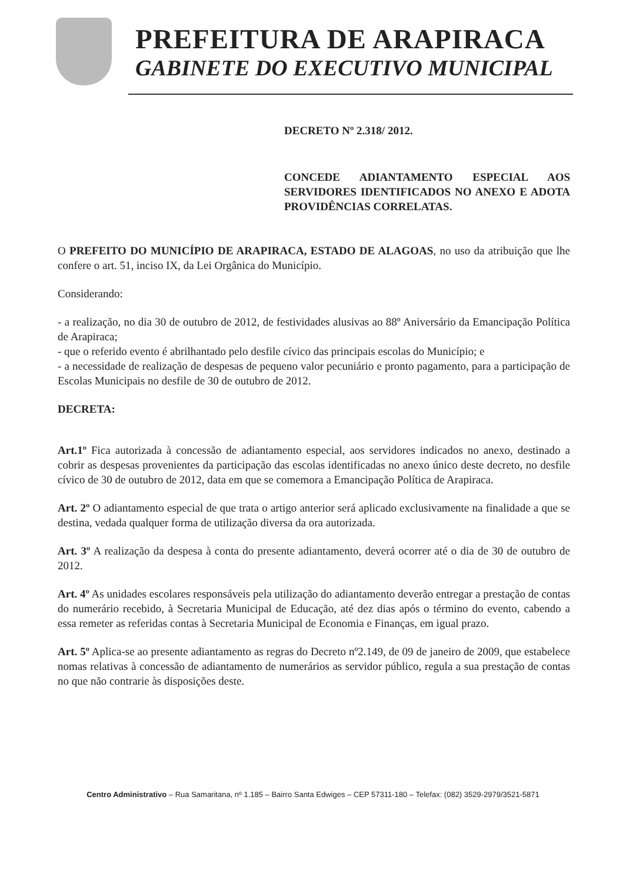PREFEITURA DE ARAPIRACA
GABINETE DO EXECUTIVO MUNICIPAL
DECRETO Nº 2.318/ 2012.
CONCEDE ADIANTAMENTO ESPECIAL AOS SERVIDORES IDENTIFICADOS NO ANEXO E ADOTA PROVIDÊNCIAS CORRELATAS.
O PREFEITO DO MUNICÍPIO DE ARAPIRACA, ESTADO DE ALAGOAS, no uso da atribuição que lhe confere o art. 51, inciso IX, da Lei Orgânica do Município.
Considerando:
- a realização, no dia 30 de outubro de 2012, de festividades alusivas ao 88º Aniversário da Emancipação Política de Arapiraca;
- que o referido evento é abrilhantado pelo desfile cívico das principais escolas do Município; e
- a necessidade de realização de despesas de pequeno valor pecuniário e pronto pagamento, para a participação de Escolas Municipais no desfile de 30 de outubro de 2012.
DECRETA:
Art.1º Fica autorizada à concessão de adiantamento especial, aos servidores indicados no anexo, destinado a cobrir as despesas provenientes da participação das escolas identificadas no anexo único deste decreto, no desfile cívico de 30 de outubro de 2012, data em que se comemora a Emancipação Política de Arapiraca.
Art. 2º O adiantamento especial de que trata o artigo anterior será aplicado exclusivamente na finalidade a que se destina, vedada qualquer forma de utilização diversa da ora autorizada.
Art. 3º A realização da despesa à conta do presente adiantamento, deverá ocorrer até o dia de 30 de outubro de 2012.
Art. 4º As unidades escolares responsáveis pela utilização do adiantamento deverão entregar a prestação de contas do numerário recebido, à Secretaria Municipal de Educação, até dez dias após o término do evento, cabendo a essa remeter as referidas contas à Secretaria Municipal de Economia e Finanças, em igual prazo.
Art. 5º Aplica-se ao presente adiantamento as regras do Decreto nº2.149, de 09 de janeiro de 2009, que estabelece nomas relativas à concessão de adiantamento de numerários as servidor público, regula a sua prestação de contas no que não contrarie às disposições deste.
Centro Administrativo – Rua Samaritana, nº 1.185 – Bairro Santa Edwiges – CEP 57311-180 – Telefax: (082) 3529-2979/3521-5871